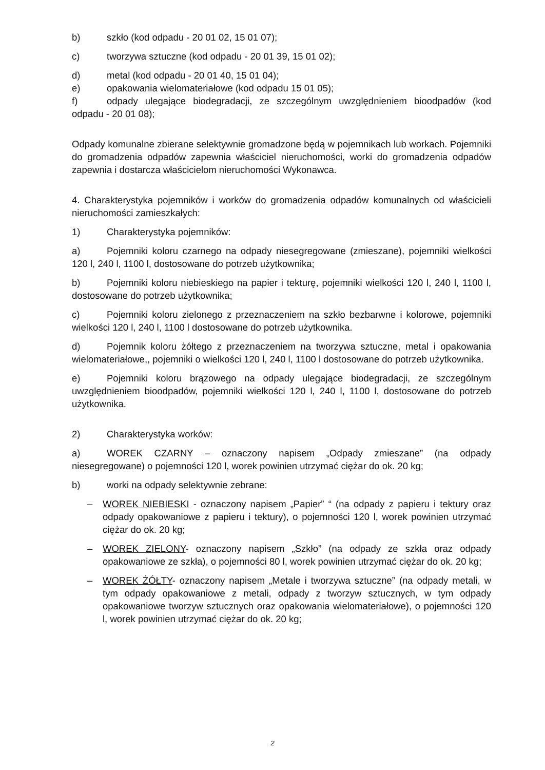b) szkło (kod odpadu - 20 01 02, 15 01 07);
c) tworzywa sztuczne (kod odpadu - 20 01 39, 15 01 02);
d) metal (kod odpadu - 20 01 40, 15 01 04);
e) opakowania wielomateriałowe (kod odpadu 15 01 05);
f) odpady ulegające biodegradacji, ze szczególnym uwzględnieniem bioodpadów (kod odpadu - 20 01 08);
Odpady komunalne zbierane selektywnie gromadzone będą w pojemnikach lub workach. Pojemniki do gromadzenia odpadów zapewnia właściciel nieruchomości, worki do gromadzenia odpadów zapewnia i dostarcza właścicielom nieruchomości Wykonawca.
4. Charakterystyka pojemników i worków do gromadzenia odpadów komunalnych od właścicieli nieruchomości zamieszkałych:
1) Charakterystyka pojemników:
a) Pojemniki koloru czarnego na odpady niesegregowane (zmieszane), pojemniki wielkości 120 l, 240 l, 1100 l, dostosowane do potrzeb użytkownika;
b) Pojemniki koloru niebieskiego na papier i tekturę, pojemniki wielkości 120 l, 240 l, 1100 l, dostosowane do potrzeb użytkownika;
c) Pojemniki koloru zielonego z przeznaczeniem na szkło bezbarwne i kolorowe, pojemniki wielkości 120 l, 240 l, 1100 l dostosowane do potrzeb użytkownika.
d) Pojemnik koloru żółtego z przeznaczeniem na tworzywa sztuczne, metal i opakowania wielomateriałowe,, pojemniki o wielkości 120 l, 240 l, 1100 l dostosowane do potrzeb użytkownika.
e) Pojemniki koloru brązowego na odpady ulegające biodegradacji, ze szczególnym uwzględnieniem bioodpadów, pojemniki wielkości 120 l, 240 l, 1100 l, dostosowane do potrzeb użytkownika.
2) Charakterystyka worków:
a) WOREK CZARNY – oznaczony napisem „Odpady zmieszane” (na odpady niesegregowane) o pojemności 120 l, worek powinien utrzymać ciężar do ok. 20 kg;
b) worki na odpady selektywnie zebrane:
– WOREK NIEBIESKI - oznaczony napisem „Papier” “ (na odpady z papieru i tektury oraz odpady opakowaniowe z papieru i tektury), o pojemności 120 l, worek powinien utrzymać ciężar do ok. 20 kg;
– WOREK ZIELONY- oznaczony napisem „Szkło” (na odpady ze szkła oraz odpady opakowaniowe ze szkła), o pojemności 80 l, worek powinien utrzymać ciężar do ok. 20 kg;
– WOREK ŻÓŁTY- oznaczony napisem „Metale i tworzywa sztuczne” (na odpady metali, w tym odpady opakowaniowe z metali, odpady z tworzyw sztucznych, w tym odpady opakowaniowe tworzyw sztucznych oraz opakowania wielomateriałowe), o pojemności 120 l, worek powinien utrzymać ciężar do ok. 20 kg;
2